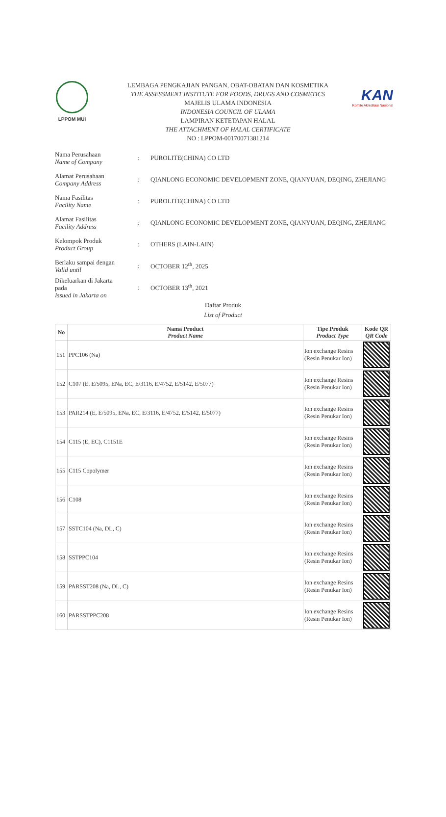LPPOM MUI
KAN
Komite Akreditasi Nasional
LEMBAGA PENGKAJIAN PANGAN, OBAT-OBATAN DAN KOSMETIKA
THE ASSESSMENT INSTITUTE FOR FOODS, DRUGS AND COSMETICS
MAJELIS ULAMA INDONESIA
INDONESIA COUNCIL OF ULAMA
LAMPIRAN KETETAPAN HALAL
THE ATTACHMENT OF HALAL CERTIFICATE
NO : LPPOM-00170071381214
Nama Perusahaan
Name of Company
: PUROLITE(CHINA) CO LTD
Alamat Perusahaan
Company Address
:
QIANLONG ECONOMIC DEVELOPMENT ZONE, QIANYUAN, DEQING, ZHEJIANG
Nama Fasilitas
Facility Name
: PUROLITE(CHINA) CO LTD
Alamat Fasilitas
Facility Address
:
QIANLONG ECONOMIC DEVELOPMENT ZONE, QIANYUAN, DEQING, ZHEJIANG
Kelompok Produk
Product Group
: OTHERS (LAIN-LAIN)
Berlaku sampai dengan
Valid until
: OCTOBER 12<sup>th</sup>, 2025
Dikeluarkan di Jakarta pada
Issued in Jakarta on
: OCTOBER 13<sup>th</sup>, 2021
Daftar Produk
List of Product
| No | Nama Product Product Name | Tipe Produk Product Type | Kode QR QR Code |
| --- | --- | --- | --- |
| 151 | PPC106 (Na) | Ion exchange Resins (Resin Penukar Ion) | |
| 152 | C107 (E, E/5095, ENa, EC, E/3116, E/4752, E/5142, E/5077) | Ion exchange Resins (Resin Penukar Ion) | |
| 153 | PAR214 (E, E/5095, ENa, EC, E/3116, E/4752, E/5142, E/5077) | Ion exchange Resins (Resin Penukar Ion) | |
| 154 | C115 (E, EC), C1151E | Ion exchange Resins (Resin Penukar Ion) | |
| 155 | C115 Copolymer | Ion exchange Resins (Resin Penukar Ion) | |
| 156 | C108 | Ion exchange Resins (Resin Penukar Ion) | |
| 157 | SSTC104 (Na, DL, C) | Ion exchange Resins (Resin Penukar Ion) | |
| 158 | SSTPPC104 | Ion exchange Resins (Resin Penukar Ion) | |
| 159 | PARSST208 (Na, DL, C) | Ion exchange Resins (Resin Penukar Ion) | |
| 160 | PARSSTPPC208 | Ion exchange Resins (Resin Penukar Ion) | |